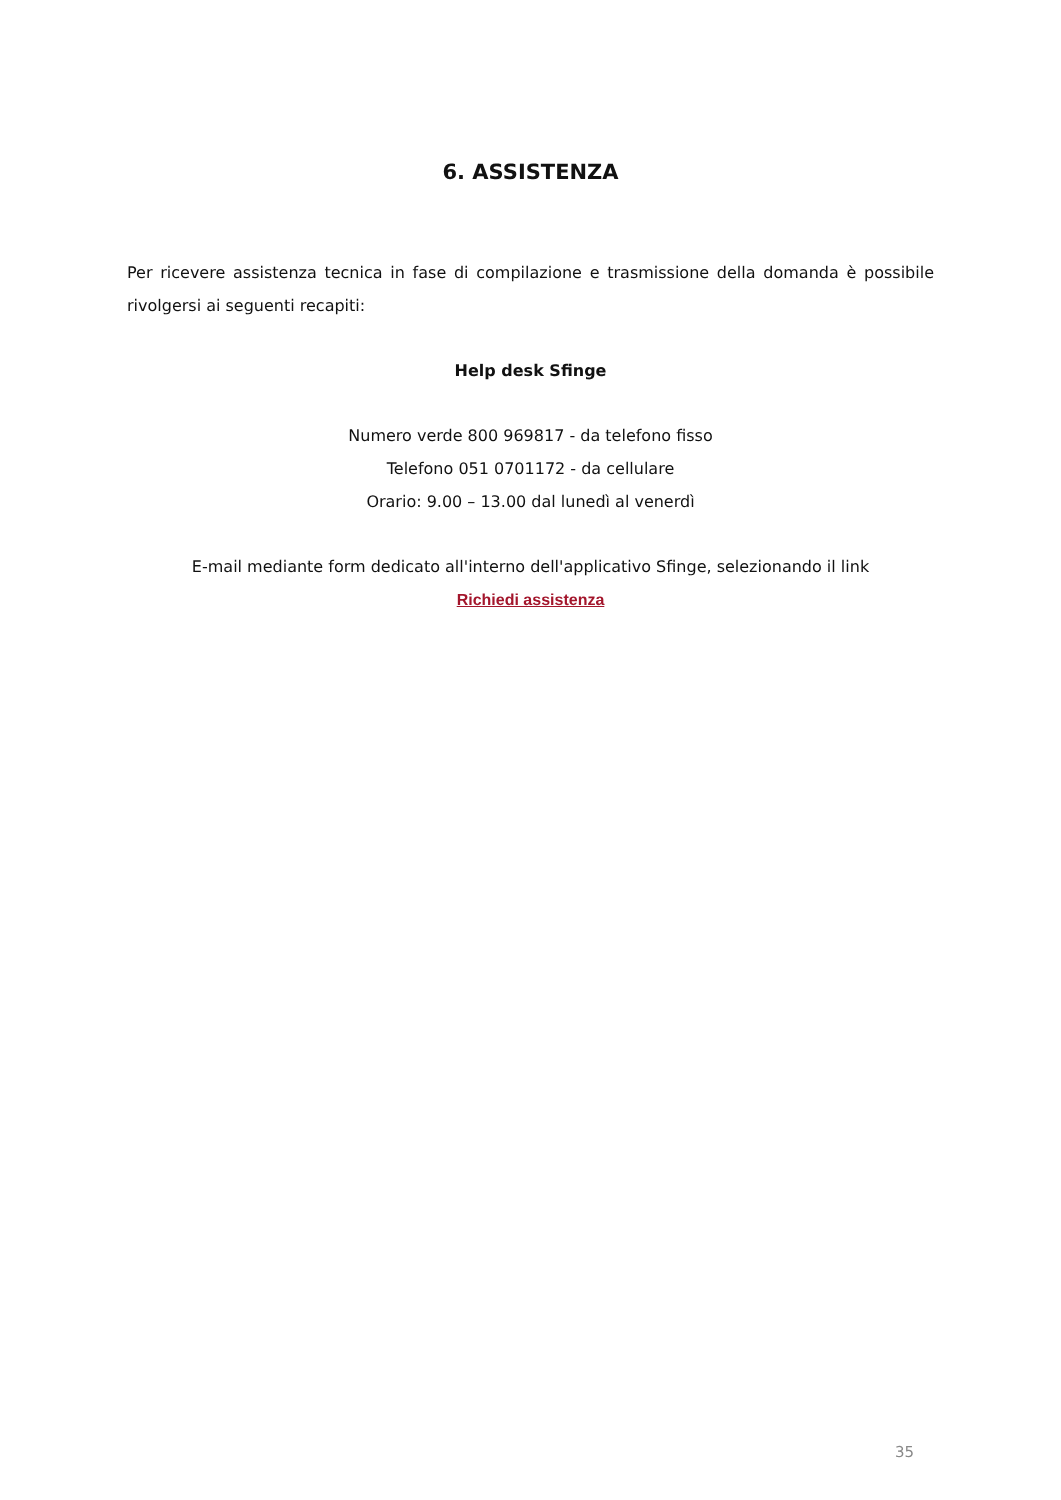6. ASSISTENZA
Per ricevere assistenza tecnica in fase di compilazione e trasmissione della domanda è possibile rivolgersi ai seguenti recapiti:
Help desk Sfinge
Numero verde 800 969817 - da telefono fisso
Telefono 051 0701172 - da cellulare
Orario: 9.00 – 13.00 dal lunedì al venerdì
E-mail mediante form dedicato all'interno dell'applicativo Sfinge, selezionando il link
Richiedi assistenza
35